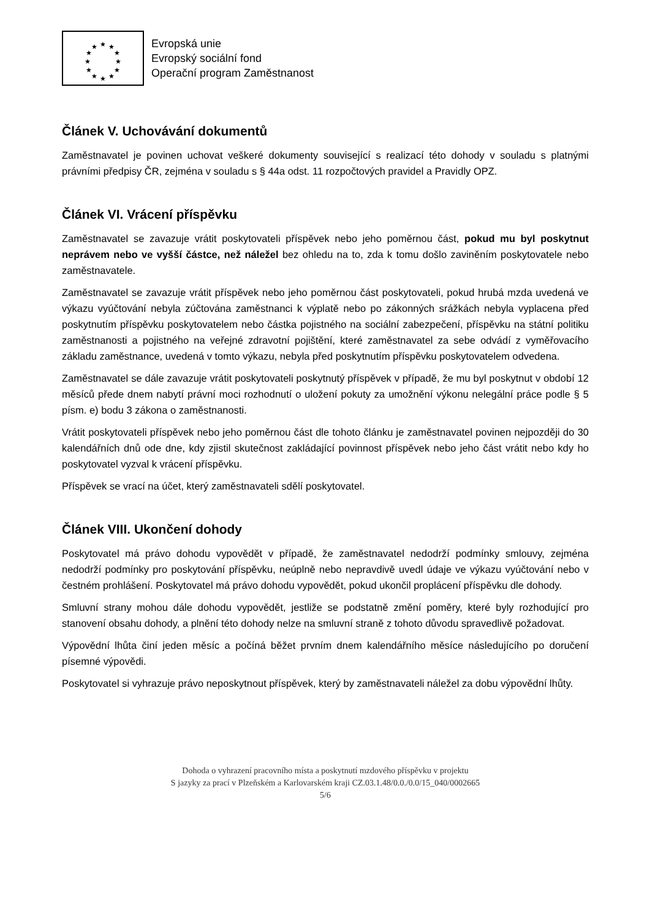★
★
★
★
★
★
★
★
★
★
★
★
Evropská unie
Evropský sociální fond
Operační program Zaměstnanost
Článek V. Uchovávání dokumentů
Zaměstnavatel je povinen uchovat veškeré dokumenty související s realizací této dohody v souladu s platnými právními předpisy ČR, zejména v souladu s § 44a odst. 11 rozpočtových pravidel a Pravidly OPZ.
Článek VI. Vrácení příspěvku
Zaměstnavatel se zavazuje vrátit poskytovateli příspěvek nebo jeho poměrnou část, pokud mu byl poskytnut neprávem nebo ve vyšší částce, než náležel bez ohledu na to, zda k tomu došlo zaviněním poskytovatele nebo zaměstnavatele.
Zaměstnavatel se zavazuje vrátit příspěvek nebo jeho poměrnou část poskytovateli, pokud hrubá mzda uvedená ve výkazu vyúčtování nebyla zúčtována zaměstnanci k výplatě nebo po zákonných srážkách nebyla vyplacena před poskytnutím příspěvku poskytovatelem nebo částka pojistného na sociální zabezpečení, příspěvku na státní politiku zaměstnanosti a pojistného na veřejné zdravotní pojištění, které zaměstnavatel za sebe odvádí z vyměřovacího základu zaměstnance, uvedená v tomto výkazu, nebyla před poskytnutím příspěvku poskytovatelem odvedena.
Zaměstnavatel se dále zavazuje vrátit poskytovateli poskytnutý příspěvek v případě, že mu byl poskytnut v období 12 měsíců přede dnem nabytí právní moci rozhodnutí o uložení pokuty za umožnění výkonu nelegální práce podle § 5 písm. e) bodu 3 zákona o zaměstnanosti.
Vrátit poskytovateli příspěvek nebo jeho poměrnou část dle tohoto článku je zaměstnavatel povinen nejpozději do 30 kalendářních dnů ode dne, kdy zjistil skutečnost zakládající povinnost příspěvek nebo jeho část vrátit nebo kdy ho poskytovatel vyzval k vrácení příspěvku.
Příspěvek se vrací na účet, který zaměstnavateli sdělí poskytovatel.
Článek VIII. Ukončení dohody
Poskytovatel má právo dohodu vypovědět v případě, že zaměstnavatel nedodrží podmínky smlouvy, zejména nedodrží podmínky pro poskytování příspěvku, neúplně nebo nepravdivě uvedl údaje ve výkazu vyúčtování nebo v čestném prohlášení. Poskytovatel má právo dohodu vypovědět, pokud ukončil proplácení příspěvku dle dohody.
Smluvní strany mohou dále dohodu vypovědět, jestliže se podstatně změní poměry, které byly rozhodující pro stanovení obsahu dohody, a plnění této dohody nelze na smluvní straně z tohoto důvodu spravedlivě požadovat.
Výpovědní lhůta činí jeden měsíc a počíná běžet prvním dnem kalendářního měsíce následujícího po doručení písemné výpovědi.
Poskytovatel si vyhrazuje právo neposkytnout příspěvek, který by zaměstnavateli náležel za dobu výpovědní lhůty.
Dohoda o vyhrazení pracovního místa a poskytnutí mzdového příspěvku v projektu
S jazyky za prací v Plzeňském a Karlovarském kraji CZ.03.1.48/0.0./0.0/15_040/0002665
5/6